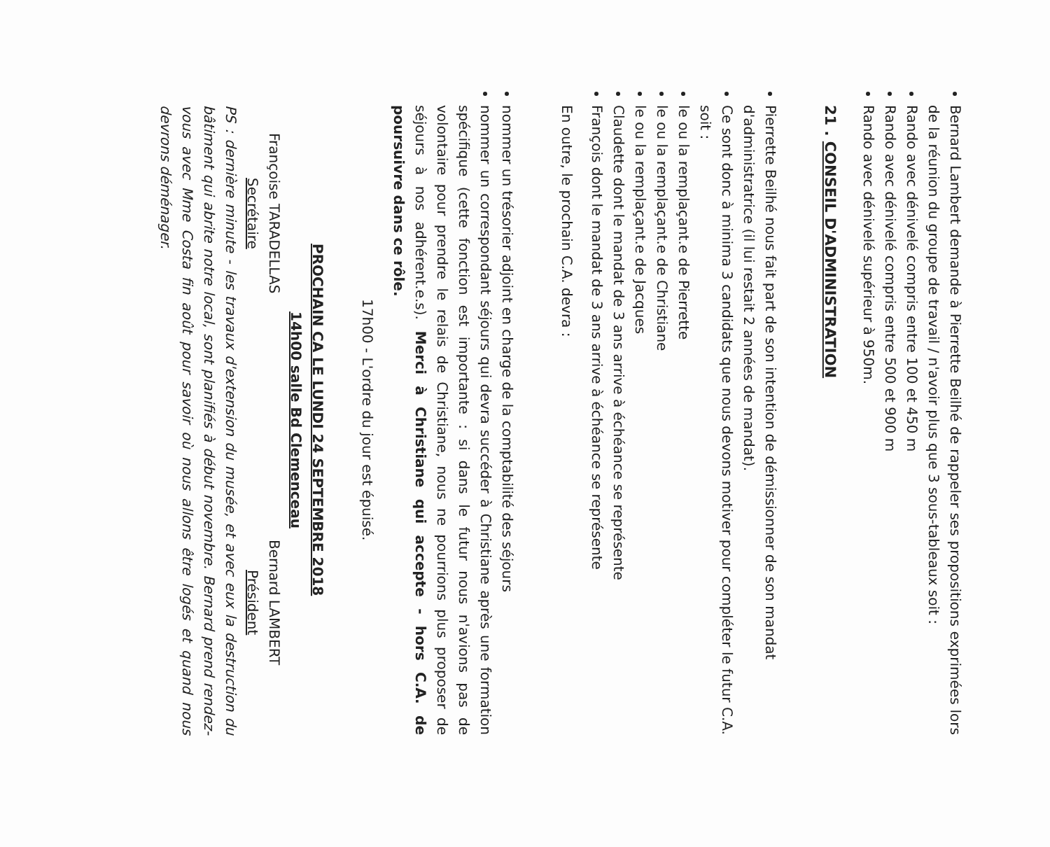Bernard Lambert demande à Pierrette Beilhé de rappeler ses propositions exprimées lors de la réunion du groupe de travail / n'avoir plus que 3 sous-tableaux soit :
Rando avec dénivelé compris entre 100 et 450 m
Rando avec dénivelé compris entre 500 et 900 m
Rando avec dénivelé supérieur à 950m.
21 . CONSEIL D'ADMINISTRATION
Pierrette Beilhé nous fait part de son intention de démissionner de son mandat d'administratrice (il lui restait 2 années de mandat).
Ce sont donc à minima 3 candidats que nous devons motiver pour compléter le futur C.A. soit :
le ou la remplaçant.e de Pierrette
le ou la remplaçant.e de Christiane
le ou la remplaçant.e de Jacques
Claudette dont le mandat de 3 ans arrive à échéance se représente
François dont le mandat de 3 ans arrive à échéance se représente
En outre, le prochain C.A. devra :
nommer un trésorier adjoint en charge de la comptabilité des séjours
nommer un correspondant séjours qui devra succéder à Christiane après une formation spécifique (cette fonction est importante : si dans le futur nous n'avions pas de volontaire pour prendre le relais de Christiane, nous ne pourrions plus proposer de séjours à nos adhérent.e.s). Merci à Christiane qui accepte - hors C.A. de poursuivre dans ce rôle.
17h00 - L'ordre du jour est épuisé.
PROCHAIN CA LE LUNDI 24 SEPTEMBRE 2018
14h00 salle Bd Clemenceau
Françoise TARADELLAS
Secrétaire
Bernard LAMBERT
Président
PS : dernière minute - les travaux d'extension du musée, et avec eux la destruction du bâtiment qui abrite notre local, sont planifiés à début novembre. Bernard prend rendez-vous avec Mme Costa fin août pour savoir où nous allons être logés et quand nous devrons déménager.